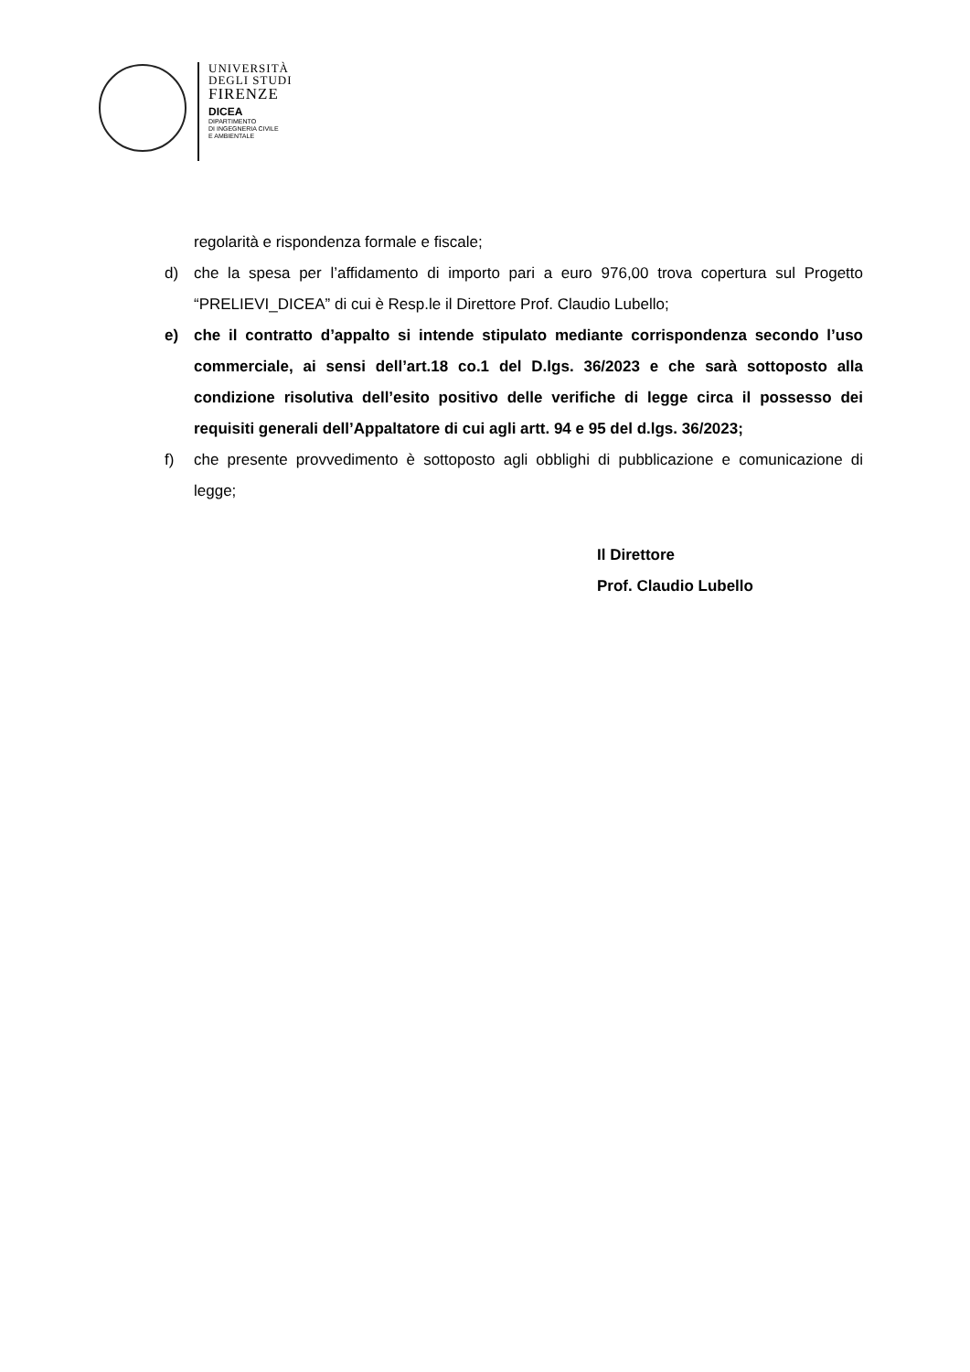UNIVERSITÀ
DEGLI STUDI
FIRENZE
DICEA
DIPARTIMENTO
DI INGEGNERIA CIVILE
E AMBIENTALE
regolarità e rispondenza formale e fiscale;
d) che la spesa per l’affidamento di importo pari a euro 976,00 trova copertura sul Progetto “PRELIEVI_DICEA” di cui è Resp.le il Direttore Prof. Claudio Lubello;
e) che il contratto d’appalto si intende stipulato mediante corrispondenza secondo l’uso commerciale, ai sensi dell’art.18 co.1 del D.lgs. 36/2023 e che sarà sottoposto alla condizione risolutiva dell’esito positivo delle verifiche di legge circa il possesso dei requisiti generali dell’Appaltatore di cui agli artt. 94 e 95 del d.lgs. 36/2023;
f) che presente provvedimento è sottoposto agli obblighi di pubblicazione e comunicazione di legge;
Il Direttore
Prof. Claudio Lubello